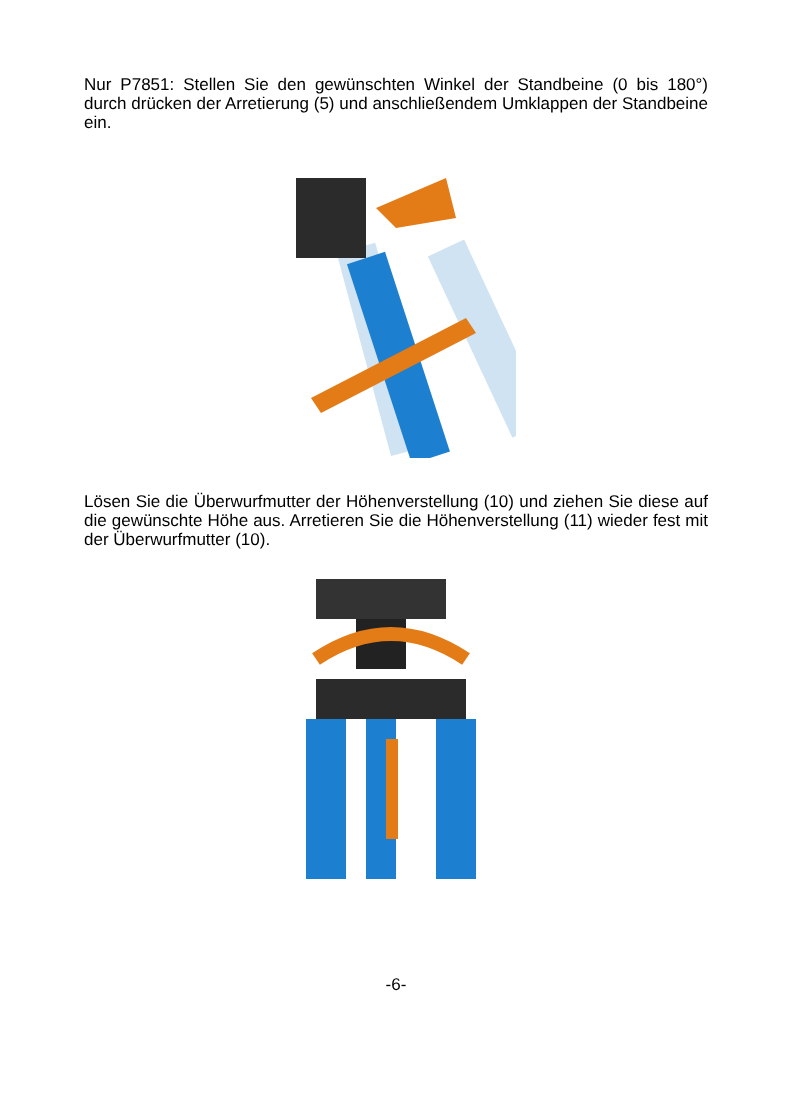Nur P7851: Stellen Sie den gewünschten Winkel der Standbeine (0 bis 180°) durch drücken der Arretierung (5) und anschließendem Umklappen der Standbeine ein.
Lösen Sie die Überwurfmutter der Höhenverstellung (10) und ziehen Sie diese auf die gewünschte Höhe aus. Arretieren Sie die Höhenverstellung (11) wieder fest mit der Überwurfmutter (10).
-6-